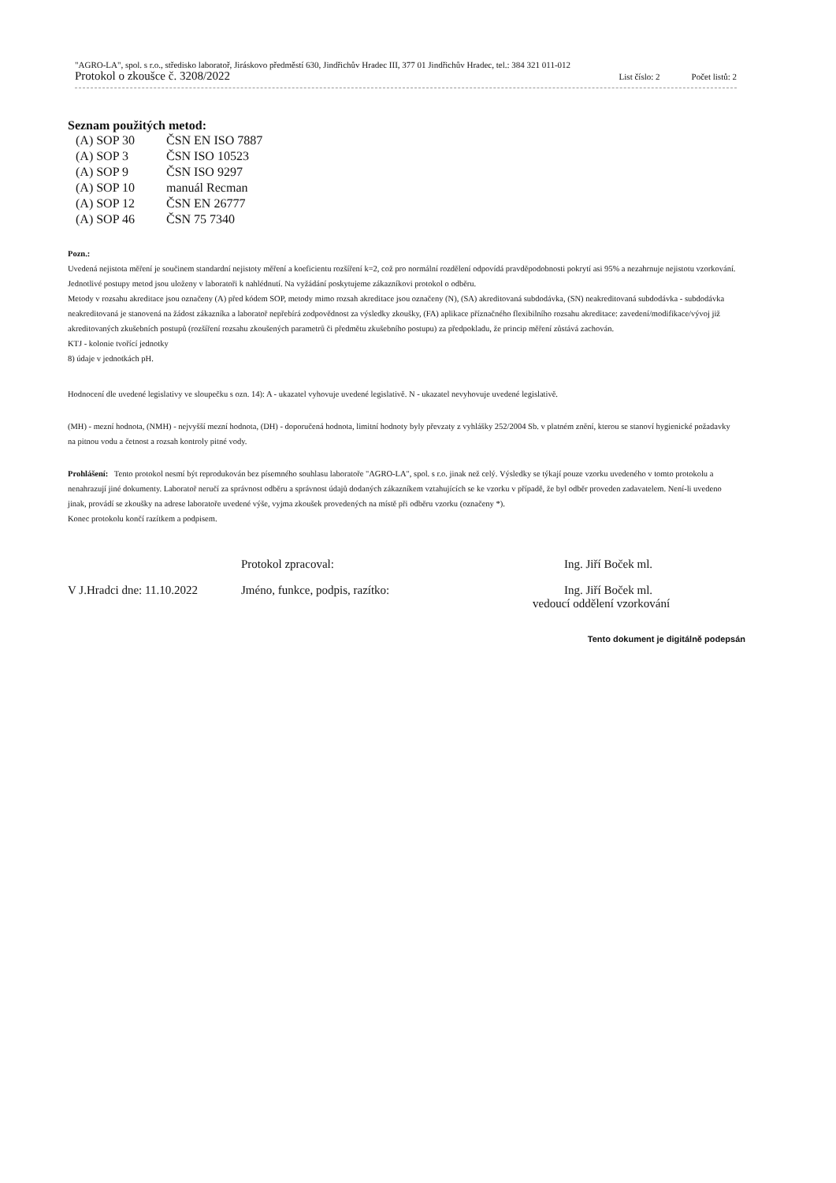"AGRO-LA", spol. s r.o., středisko laboratoř, Jiráskovo předměstí 630, Jindřichův Hradec III, 377 01 Jindřichův Hradec, tel.: 384 321 011-012
Protokol o zkoušce č. 3208/2022 List číslo: 2 Počet listů: 2
Seznam použitých metod:
| (A) SOP 30 | ČSN EN ISO 7887 |
| (A) SOP 3 | ČSN ISO 10523 |
| (A) SOP 9 | ČSN ISO 9297 |
| (A) SOP 10 | manuál Recman |
| (A) SOP 12 | ČSN EN 26777 |
| (A) SOP 46 | ČSN 75 7340 |
Pozn.:
Uvedená nejistota měření je součinem standardní nejistoty měření a koeficientu rozšíření k=2, což pro normální rozdělení odpovídá pravděpodobnosti pokrytí asi 95% a nezahrnuje nejistotu vzorkování. Jednotlivé postupy metod jsou uloženy v laboratoři k nahlédnutí. Na vyžádání poskytujeme zákazníkovi protokol o odběru.
Metody v rozsahu akreditace jsou označeny (A) před kódem SOP, metody mimo rozsah akreditace jsou označeny (N), (SA) akreditovaná subdodávka, (SN) neakreditovaná subdodávka - subdodávka neakreditovaná je stanovená na žádost zákazníka a laboratoř nepřebírá zodpovědnost za výsledky zkoušky, (FA) aplikace příznačného flexibilního rozsahu akreditace: zavedení/modifikace/vývoj již akreditovaných zkušebních postupů (rozšíření rozsahu zkoušených parametrů či předmětu zkušebního postupu) za předpokladu, že princip měření zůstává zachován.
KTJ - kolonie tvořící jednotky
8) údaje v jednotkách pH.
Hodnocení dle uvedené legislativy ve sloupečku s ozn. 14): A - ukazatel vyhovuje uvedené legislativě. N - ukazatel nevyhovuje uvedené legislativě.
(MH) - mezní hodnota, (NMH) - nejvyšší mezní hodnota, (DH) - doporučená hodnota, limitní hodnoty byly převzaty z vyhlášky 252/2004 Sb. v platném znění, kterou se stanoví hygienické požadavky na pitnou vodu a četnost a rozsah kontroly pitné vody.
Prohlášení: Tento protokol nesmí být reprodukován bez písemného souhlasu laboratoře "AGRO-LA", spol. s r.o. jinak než celý. Výsledky se týkají pouze vzorku uvedeného v tomto protokolu a nenahrazují jiné dokumenty. Laboratoř neručí za správnost odběru a správnost údajů dodaných zákazníkem vztahujících se ke vzorku v případě, že byl odběr proveden zadavatelem. Není-li uvedeno jinak, provádí se zkoušky na adrese laboratoře uvedené výše, vyjma zkoušek provedených na místě při odběru vzorku (označeny *).
Konec protokolu končí razítkem a podpisem.
Protokol zpracoval:
Ing. Jiří Boček ml.
V J.Hradci dne: 11.10.2022
Jméno, funkce, podpis, razítko:
Ing. Jiří Boček ml.
vedoucí oddělení vzorkování
Tento dokument je digitálně podepsán